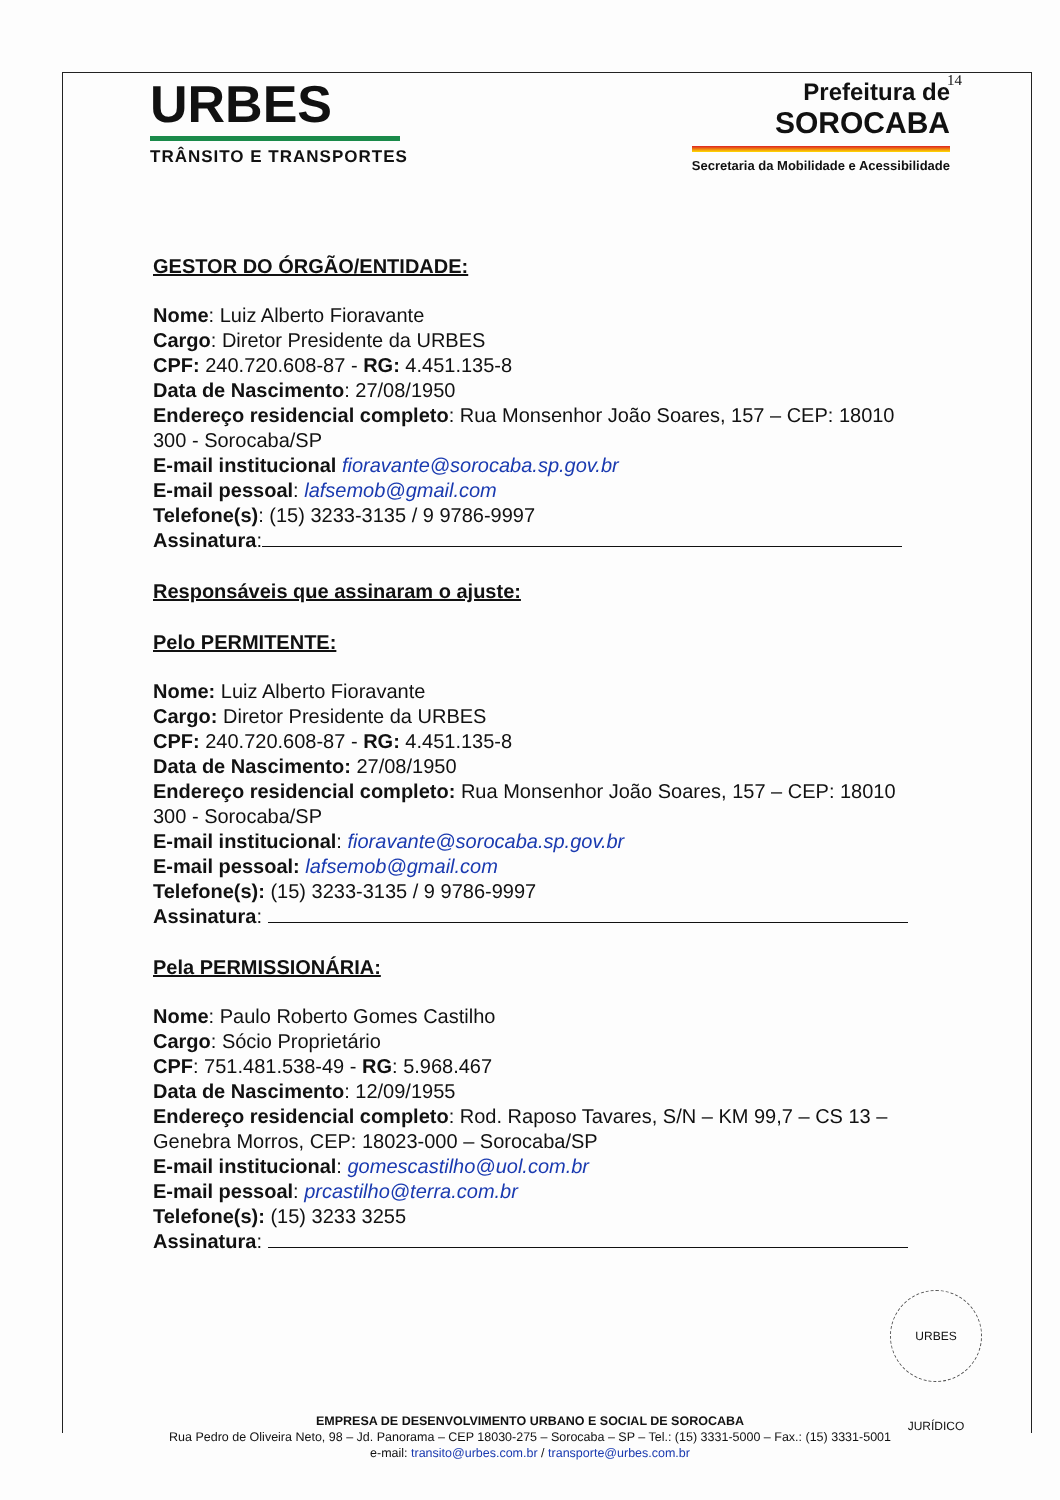14
URBES
TRÂNSITO E TRANSPORTES
Prefeitura de
SOROCABA
Secretaria da Mobilidade e Acessibilidade
GESTOR DO ÓRGÃO/ENTIDADE:
Nome: Luiz Alberto Fioravante
Cargo: Diretor Presidente da URBES
CPF: 240.720.608-87 - RG: 4.451.135-8
Data de Nascimento: 27/08/1950
Endereço residencial completo: Rua Monsenhor João Soares, 157 – CEP: 18010 300 - Sorocaba/SP
E-mail institucional fioravante@sorocaba.sp.gov.br
E-mail pessoal: lafsemob@gmail.com
Telefone(s): (15) 3233-3135 / 9 9786-9997
Assinatura:
Responsáveis que assinaram o ajuste:
Pelo PERMITENTE:
Nome: Luiz Alberto Fioravante
Cargo: Diretor Presidente da URBES
CPF: 240.720.608-87 - RG: 4.451.135-8
Data de Nascimento: 27/08/1950
Endereço residencial completo: Rua Monsenhor João Soares, 157 – CEP: 18010 300 - Sorocaba/SP
E-mail institucional: fioravante@sorocaba.sp.gov.br
E-mail pessoal: lafsemob@gmail.com
Telefone(s): (15) 3233-3135 / 9 9786-9997
Assinatura:
Pela PERMISSIONÁRIA:
Nome: Paulo Roberto Gomes Castilho
Cargo: Sócio Proprietário
CPF: 751.481.538-49 - RG: 5.968.467
Data de Nascimento: 12/09/1955
Endereço residencial completo: Rod. Raposo Tavares, S/N – KM 99,7 – CS 13 – Genebra Morros, CEP: 18023-000 – Sorocaba/SP
E-mail institucional: gomescastilho@uol.com.br
E-mail pessoal: prcastilho@terra.com.br
Telefone(s): (15) 3233 3255
Assinatura:
URBES JURÍDICO
EMPRESA DE DESENVOLVIMENTO URBANO E SOCIAL DE SOROCABA
Rua Pedro de Oliveira Neto, 98 – Jd. Panorama – CEP 18030-275 – Sorocaba – SP – Tel.: (15) 3331-5000 – Fax.: (15) 3331-5001
e-mail: transito@urbes.com.br / transporte@urbes.com.br